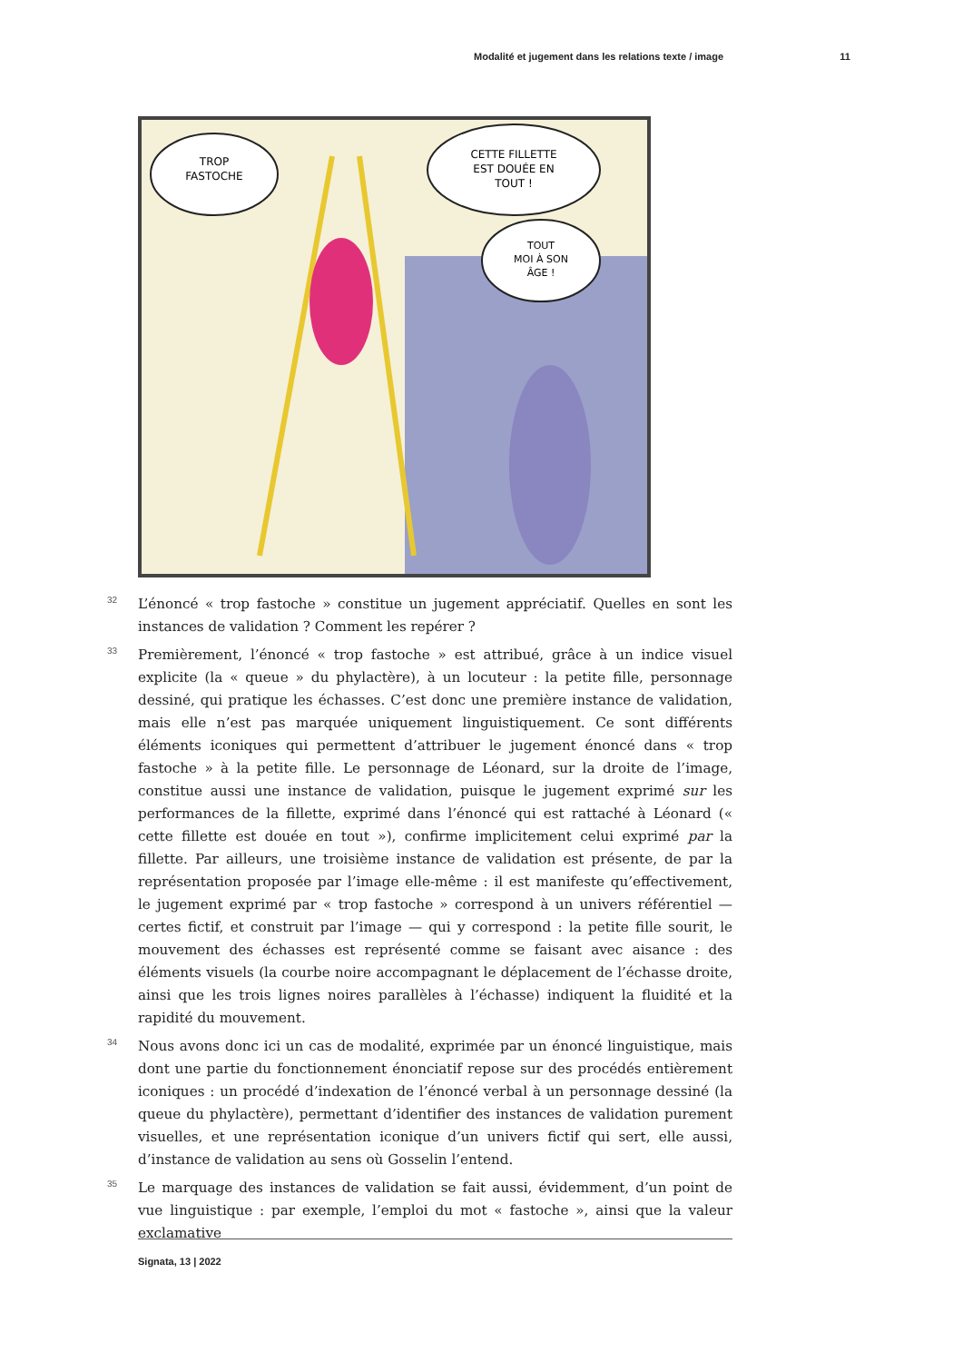Modalité et jugement dans les relations texte / image 11
TROP
FASTOCHE
CETTE FILLETTE
EST DOUÉE EN
TOUT !
TOUT
MOI À SON
ÂGE !
32 L’énoncé « trop fastoche » constitue un jugement appréciatif. Quelles en sont les instances de validation ? Comment les repérer ?
33 Premièrement, l’énoncé « trop fastoche » est attribué, grâce à un indice visuel explicite (la « queue » du phylactère), à un locuteur : la petite fille, personnage dessiné, qui pratique les échasses. C’est donc une première instance de validation, mais elle n’est pas marquée uniquement linguistiquement. Ce sont différents éléments iconiques qui permettent d’attribuer le jugement énoncé dans « trop fastoche » à la petite fille. Le personnage de Léonard, sur la droite de l’image, constitue aussi une instance de validation, puisque le jugement exprimé sur les performances de la fillette, exprimé dans l’énoncé qui est rattaché à Léonard (« cette fillette est douée en tout »), confirme implicitement celui exprimé par la fillette. Par ailleurs, une troisième instance de validation est présente, de par la représentation proposée par l’image elle-même : il est manifeste qu’effectivement, le jugement exprimé par « trop fastoche » correspond à un univers référentiel — certes fictif, et construit par l’image — qui y correspond : la petite fille sourit, le mouvement des échasses est représenté comme se faisant avec aisance : des éléments visuels (la courbe noire accompagnant le déplacement de l’échasse droite, ainsi que les trois lignes noires parallèles à l’échasse) indiquent la fluidité et la rapidité du mouvement.
34 Nous avons donc ici un cas de modalité, exprimée par un énoncé linguistique, mais dont une partie du fonctionnement énonciatif repose sur des procédés entièrement iconiques : un procédé d’indexation de l’énoncé verbal à un personnage dessiné (la queue du phylactère), permettant d’identifier des instances de validation purement visuelles, et une représentation iconique d’un univers fictif qui sert, elle aussi, d’instance de validation au sens où Gosselin l’entend.
35 Le marquage des instances de validation se fait aussi, évidemment, d’un point de vue linguistique : par exemple, l’emploi du mot « fastoche », ainsi que la valeur exclamative
Signata, 13 | 2022